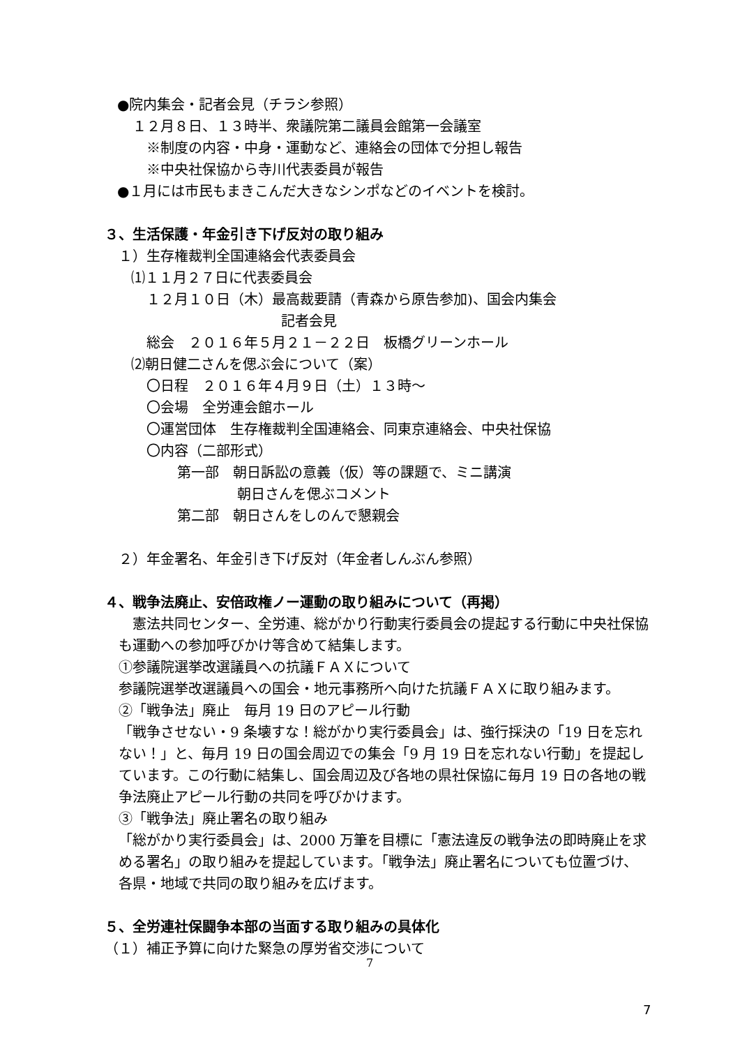●院内集会・記者会見（チラシ参照）
１２月８日、１３時半、衆議院第二議員会館第一会議室
※制度の内容・中身・運動など、連絡会の団体で分担し報告
※中央社保協から寺川代表委員が報告
●１月には市民もまきこんだ大きなシンポなどのイベントを検討。
３、生活保護・年金引き下げ反対の取り組み
１）生存権裁判全国連絡会代表委員会
⑴１１月２７日に代表委員会
１２月１０日（木）最高裁要請（青森から原告参加)、国会内集会
記者会見
総会　２０１６年５月２１－２２日　板橋グリーンホール
⑵朝日健二さんを偲ぶ会について（案）
〇日程　２０１６年４月９日（土）１３時～
〇会場　全労連会館ホール
〇運営団体　生存権裁判全国連絡会、同東京連絡会、中央社保協
〇内容（二部形式）
第一部　朝日訴訟の意義（仮）等の課題で、ミニ講演
朝日さんを偲ぶコメント
第二部　朝日さんをしのんで懇親会
２）年金署名、年金引き下げ反対（年金者しんぶん参照）
４、戦争法廃止、安倍政権ノー運動の取り組みについて（再掲）
　憲法共同センター、全労連、総がかり行動実行委員会の提起する行動に中央社保協も運動への参加呼びかけ等含めて結集します。
①参議院選挙改選議員への抗議ＦＡＸについて
参議院選挙改選議員への国会・地元事務所へ向けた抗議ＦＡＸに取り組みます。
②「戦争法」廃止　毎月 19 日のアピール行動
「戦争させない・9 条壊すな！総がかり実行委員会」は、強行採決の「19 日を忘れない！」と、毎月 19 日の国会周辺での集会「9 月 19 日を忘れない行動」を提起しています。この行動に結集し、国会周辺及び各地の県社保協に毎月 19 日の各地の戦争法廃止アピール行動の共同を呼びかけます。
③「戦争法」廃止署名の取り組み
「総がかり実行委員会」は、2000 万筆を目標に「憲法違反の戦争法の即時廃止を求める署名」の取り組みを提起しています。「戦争法」廃止署名についても位置づけ、各県・地域で共同の取り組みを広げます。
５、全労連社保闘争本部の当面する取り組みの具体化
（１）補正予算に向けた緊急の厚労省交渉について
7
7